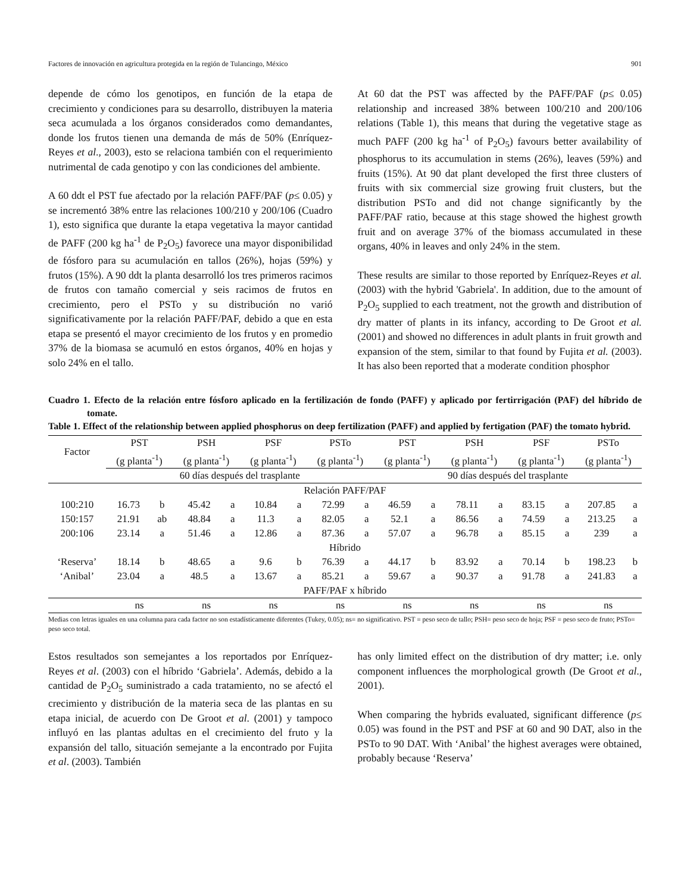Factores de innovación en agricultura protegida en la región de Tulancingo, México 901
depende de cómo los genotipos, en función de la etapa de crecimiento y condiciones para su desarrollo, distribuyen la materia seca acumulada a los órganos considerados como demandantes, donde los frutos tienen una demanda de más de 50% (Enríquez-Reyes et al., 2003), esto se relaciona también con el requerimiento nutrimental de cada genotipo y con las condiciones del ambiente.
A 60 ddt el PST fue afectado por la relación PAFF/PAF (p≤ 0.05) y se incrementó 38% entre las relaciones 100/210 y 200/106 (Cuadro 1), esto significa que durante la etapa vegetativa la mayor cantidad de PAFF (200 kg ha<sup>-1</sup> de P<sub>2</sub>O<sub>5</sub>) favorece una mayor disponibilidad de fósforo para su acumulación en tallos (26%), hojas (59%) y frutos (15%). A 90 ddt la planta desarrolló los tres primeros racimos de frutos con tamaño comercial y seis racimos de frutos en crecimiento, pero el PSTo y su distribución no varió significativamente por la relación PAFF/PAF, debido a que en esta etapa se presentó el mayor crecimiento de los frutos y en promedio 37% de la biomasa se acumuló en estos órganos, 40% en hojas y solo 24% en el tallo.
At 60 dat the PST was affected by the PAFF/PAF (p≤ 0.05) relationship and increased 38% between 100/210 and 200/106 relations (Table 1), this means that during the vegetative stage as much PAFF (200 kg ha<sup>-1</sup> of P<sub>2</sub>O<sub>5</sub>) favours better availability of phosphorus to its accumulation in stems (26%), leaves (59%) and fruits (15%). At 90 dat plant developed the first three clusters of fruits with six commercial size growing fruit clusters, but the distribution PSTo and did not change significantly by the PAFF/PAF ratio, because at this stage showed the highest growth fruit and on average 37% of the biomass accumulated in these organs, 40% in leaves and only 24% in the stem.
These results are similar to those reported by Enríquez-Reyes et al. (2003) with the hybrid 'Gabriela'. In addition, due to the amount of P<sub>2</sub>O<sub>5</sub> supplied to each treatment, not the growth and distribution of dry matter of plants in its infancy, according to De Groot et al. (2001) and showed no differences in adult plants in fruit growth and expansion of the stem, similar to that found by Fujita et al. (2003). It has also been reported that a moderate condition phosphor
Cuadro 1. Efecto de la relación entre fósforo aplicado en la fertilización de fondo (PAFF) y aplicado por fertirrigación (PAF) del híbrido de tomate.
Table 1. Effect of the relationship between applied phosphorus on deep fertilization (PAFF) and applied by fertigation (PAF) the tomato hybrid.
| Factor | PST (g planta<sup>-1</sup>) | | PSH (g planta<sup>-1</sup>) | | PSF (g planta<sup>-1</sup>) | | PSTo (g planta<sup>-1</sup>) | | PST (g planta<sup>-1</sup>) | | PSH (g planta<sup>-1</sup>) | | PSF (g planta<sup>-1</sup>) | | PSTo (g planta<sup>-1</sup>) | |
| --- | --- | --- | --- | --- | --- | --- | --- | --- | --- | --- | --- | --- | --- | --- | --- | --- |
| | 60 días después del trasplante | | | | | | | | 90 días después del trasplante | | | | | | | |
| Relación PAFF/PAF | | | | | | | | | | | | | | | | |
| 100:210 | 16.73 | b | 45.42 | a | 10.84 | a | 72.99 | a | 46.59 | a | 78.11 | a | 83.15 | a | 207.85 | a |
| 150:157 | 21.91 | ab | 48.84 | a | 11.3 | a | 82.05 | a | 52.1 | a | 86.56 | a | 74.59 | a | 213.25 | a |
| 200:106 | 23.14 | a | 51.46 | a | 12.86 | a | 87.36 | a | 57.07 | a | 96.78 | a | 85.15 | a | 239 | a |
| Híbrido | | | | | | | | | | | | | | | | |
| ‘Reserva’ | 18.14 | b | 48.65 | a | 9.6 | b | 76.39 | a | 44.17 | b | 83.92 | a | 70.14 | b | 198.23 | b |
| ‘Anibal’ | 23.04 | a | 48.5 | a | 13.67 | a | 85.21 | a | 59.67 | a | 90.37 | a | 91.78 | a | 241.83 | a |
| PAFF/PAF x híbrido | | | | | | | | | | | | | | | | |
| | ns | | ns | | ns | | ns | | ns | | ns | | ns | | ns | |
Medias con letras iguales en una columna para cada factor no son estadísticamente diferentes (Tukey, 0.05); ns= no significativo. PST = peso seco de tallo; PSH= peso seco de hoja; PSF = peso seco de fruto; PSTo= peso seco total.
Estos resultados son semejantes a los reportados por Enríquez-Reyes et al. (2003) con el híbrido ‘Gabriela’. Además, debido a la cantidad de P<sub>2</sub>O<sub>5</sub> suministrado a cada tratamiento, no se afectó el crecimiento y distribución de la materia seca de las plantas en su etapa inicial, de acuerdo con De Groot et al. (2001) y tampoco influyó en las plantas adultas en el crecimiento del fruto y la expansión del tallo, situación semejante a la encontrado por Fujita et al. (2003). También
has only limited effect on the distribution of dry matter; i.e. only component influences the morphological growth (De Groot et al., 2001).
When comparing the hybrids evaluated, significant difference (p≤ 0.05) was found in the PST and PSF at 60 and 90 DAT, also in the PSTo to 90 DAT. With ‘Anibal’ the highest averages were obtained, probably because ‘Reserva’